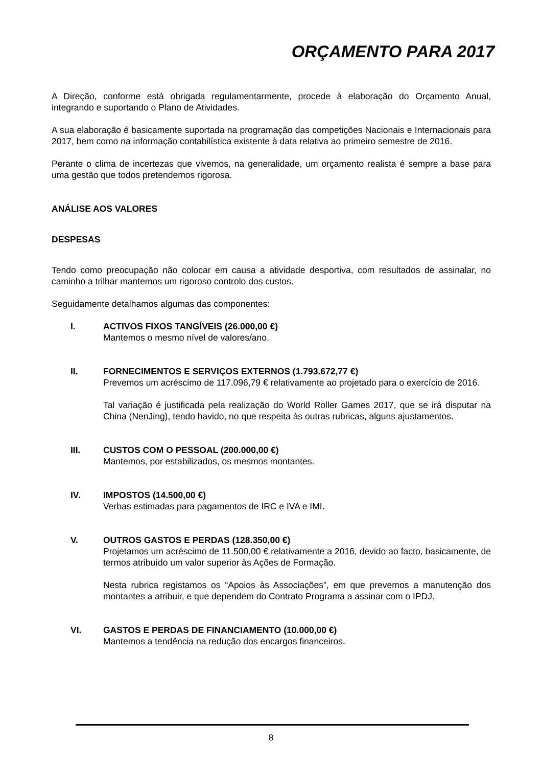ORÇAMENTO PARA 2017
A Direção, conforme está obrigada regulamentarmente, procede à elaboração do Orçamento Anual, integrando e suportando o Plano de Atividades.
A sua elaboração é basicamente suportada na programação das competições Nacionais e Internacionais para 2017, bem como na informação contabilística existente à data relativa ao primeiro semestre de 2016.
Perante o clima de incertezas que vivemos, na generalidade, um orçamento realista é sempre a base para uma gestão que todos pretendemos rigorosa.
ANÁLISE AOS VALORES
DESPESAS
Tendo como preocupação não colocar em causa a atividade desportiva, com resultados de assinalar, no caminho a trilhar mantemos um rigoroso controlo dos custos.
Seguidamente detalhamos algumas das componentes:
I. ACTIVOS FIXOS TANGÍVEIS (26.000,00 €)
Mantemos o mesmo nível de valores/ano.
II. FORNECIMENTOS E SERVIÇOS EXTERNOS (1.793.672,77 €)
Prevemos um acréscimo de 117.096,79 € relativamente ao projetado para o exercício de 2016.
Tal variação é justificada pela realização do World Roller Games 2017, que se irá disputar na China (NenJing), tendo havido, no que respeita às outras rubricas, alguns ajustamentos.
III. CUSTOS COM O PESSOAL (200.000,00 €)
Mantemos, por estabilizados, os mesmos montantes.
IV. IMPOSTOS (14.500,00 €)
Verbas estimadas para pagamentos de IRC e IVA e IMI.
V. OUTROS GASTOS E PERDAS (128.350,00 €)
Projetamos um acréscimo de 11.500,00 € relativamente a 2016, devido ao facto, basicamente, de termos atribuído um valor superior às Ações de Formação.
Nesta rubrica registamos os “Apoios às Associações”, em que prevemos a manutenção dos montantes a atribuir, e que dependem do Contrato Programa a assinar com o IPDJ.
VI. GASTOS E PERDAS DE FINANCIAMENTO (10.000,00 €)
Mantemos a tendência na redução dos encargos financeiros.
8